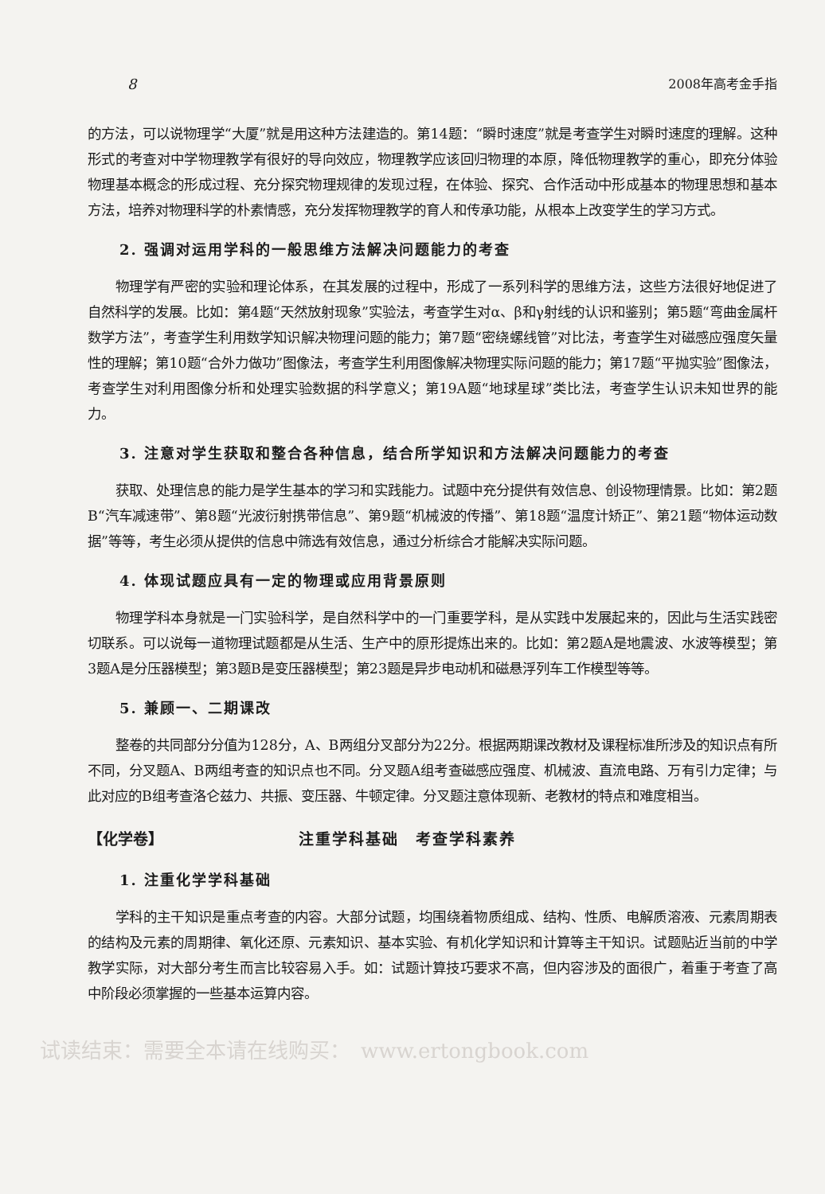8 2008年高考金手指
的方法，可以说物理学“大厦”就是用这种方法建造的。第14题：“瞬时速度”就是考查学生对瞬时速度的理解。这种形式的考查对中学物理教学有很好的导向效应，物理教学应该回归物理的本原，降低物理教学的重心，即充分体验物理基本概念的形成过程、充分探究物理规律的发现过程，在体验、探究、合作活动中形成基本的物理思想和基本方法，培养对物理科学的朴素情感，充分发挥物理教学的育人和传承功能，从根本上改变学生的学习方式。
2. 强调对运用学科的一般思维方法解决问题能力的考查
物理学有严密的实验和理论体系，在其发展的过程中，形成了一系列科学的思维方法，这些方法很好地促进了自然科学的发展。比如：第4题“天然放射现象”实验法，考查学生对α、β和γ射线的认识和鉴别；第5题“弯曲金属杆数学方法”，考查学生利用数学知识解决物理问题的能力；第7题“密绕螺线管”对比法，考查学生对磁感应强度矢量性的理解；第10题“合外力做功”图像法，考查学生利用图像解决物理实际问题的能力；第17题“平抛实验”图像法，考查学生对利用图像分析和处理实验数据的科学意义；第19A题“地球星球”类比法，考查学生认识未知世界的能力。
3. 注意对学生获取和整合各种信息，结合所学知识和方法解决问题能力的考查
获取、处理信息的能力是学生基本的学习和实践能力。试题中充分提供有效信息、创设物理情景。比如：第2题B“汽车减速带”、第8题“光波衍射携带信息”、第9题“机械波的传播”、第18题“温度计矫正”、第21题“物体运动数据”等等，考生必须从提供的信息中筛选有效信息，通过分析综合才能解决实际问题。
4. 体现试题应具有一定的物理或应用背景原则
物理学科本身就是一门实验科学，是自然科学中的一门重要学科，是从实践中发展起来的，因此与生活实践密切联系。可以说每一道物理试题都是从生活、生产中的原形提炼出来的。比如：第2题A是地震波、水波等模型；第3题A是分压器模型；第3题B是变压器模型；第23题是异步电动机和磁悬浮列车工作模型等等。
5. 兼顾一、二期课改
整卷的共同部分分值为128分，A、B两组分叉部分为22分。根据两期课改教材及课程标准所涉及的知识点有所不同，分叉题A、B两组考查的知识点也不同。分叉题A组考查磁感应强度、机械波、直流电路、万有引力定律；与此对应的B组考查洛仑兹力、共振、变压器、牛顿定律。分叉题注意体现新、老教材的特点和难度相当。
【化学卷】 注重学科基础　考查学科素养
1. 注重化学学科基础
学科的主干知识是重点考查的内容。大部分试题，均围绕着物质组成、结构、性质、电解质溶液、元素周期表的结构及元素的周期律、氧化还原、元素知识、基本实验、有机化学知识和计算等主干知识。试题贴近当前的中学教学实际，对大部分考生而言比较容易入手。如：试题计算技巧要求不高，但内容涉及的面很广，着重于考查了高中阶段必须掌握的一些基本运算内容。
试读结束：需要全本请在线购买：　www.ertongbook.com